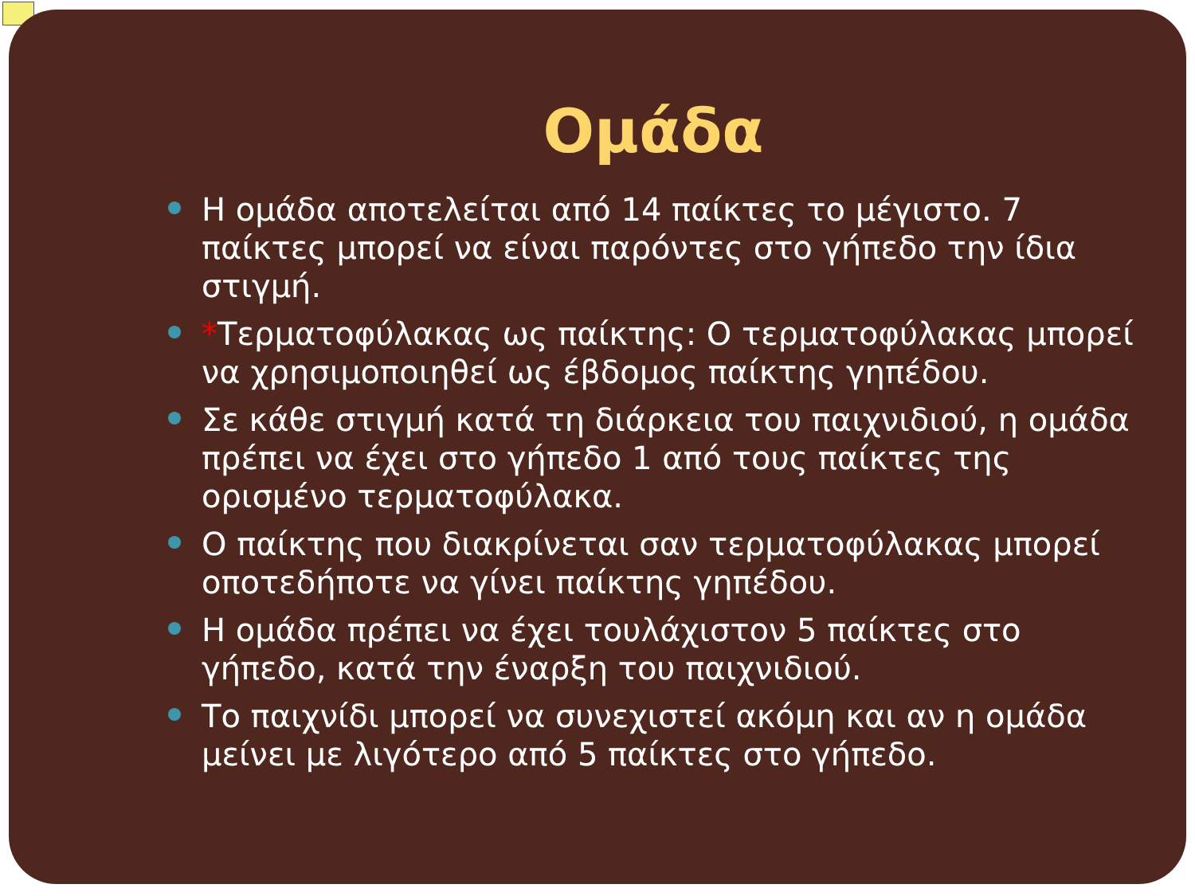Ομάδα
Η ομάδα αποτελείται από 14 παίκτες το μέγιστο. 7 παίκτες μπορεί να είναι παρόντες στο γήπεδο την ίδια στιγμή.
*Τερματοφύλακας ως παίκτης: Ο τερματοφύλακας μπορεί να χρησιμοποιηθεί ως έβδομος παίκτης γηπέδου.
Σε κάθε στιγμή κατά τη διάρκεια του παιχνιδιού, η ομάδα πρέπει να έχει στο γήπεδο 1 από τους παίκτες της ορισμένο τερματοφύλακα.
Ο παίκτης που διακρίνεται σαν τερματοφύλακας μπορεί οποτεδήποτε να γίνει παίκτης γηπέδου.
Η ομάδα πρέπει να έχει τουλάχιστον 5 παίκτες στο γήπεδο, κατά την έναρξη του παιχνιδιού.
Το παιχνίδι μπορεί να συνεχιστεί ακόμη και αν η ομάδα μείνει με λιγότερο από 5 παίκτες στο γήπεδο.